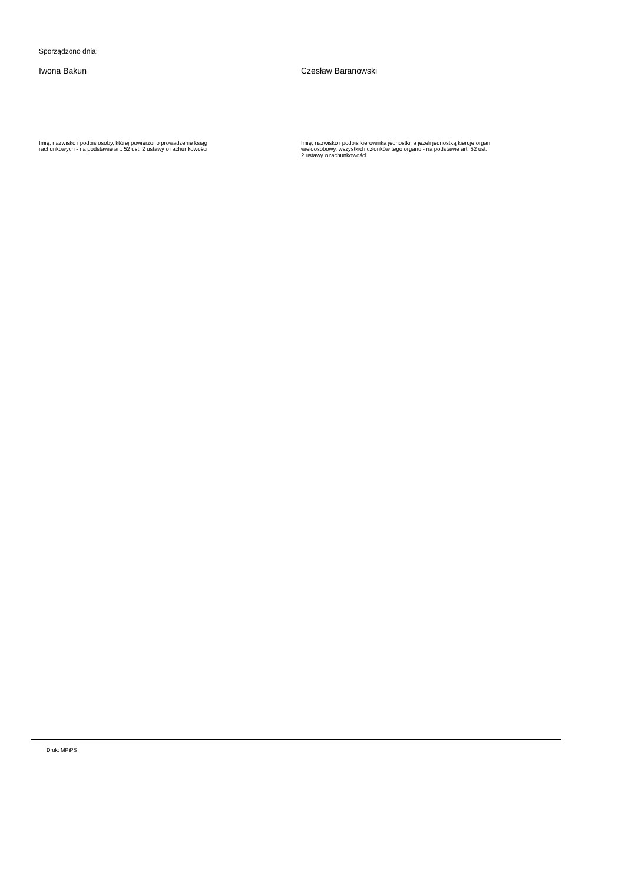Sporządzono dnia:
Iwona Bakun
Imię, nazwisko i podpis osoby, której powierzono prowadzenie ksiąg
rachunkowych - na podstawie art. 52 ust. 2 ustawy o rachunkowości
Czesław Baranowski
Imię, nazwisko i podpis kierownika jednostki, a jeżeli jednostką kieruje organ
wieloosobowy, wszystkich członków tego organu - na podstawie art. 52 ust.
2 ustawy o rachunkowości
Druk: MPiPS